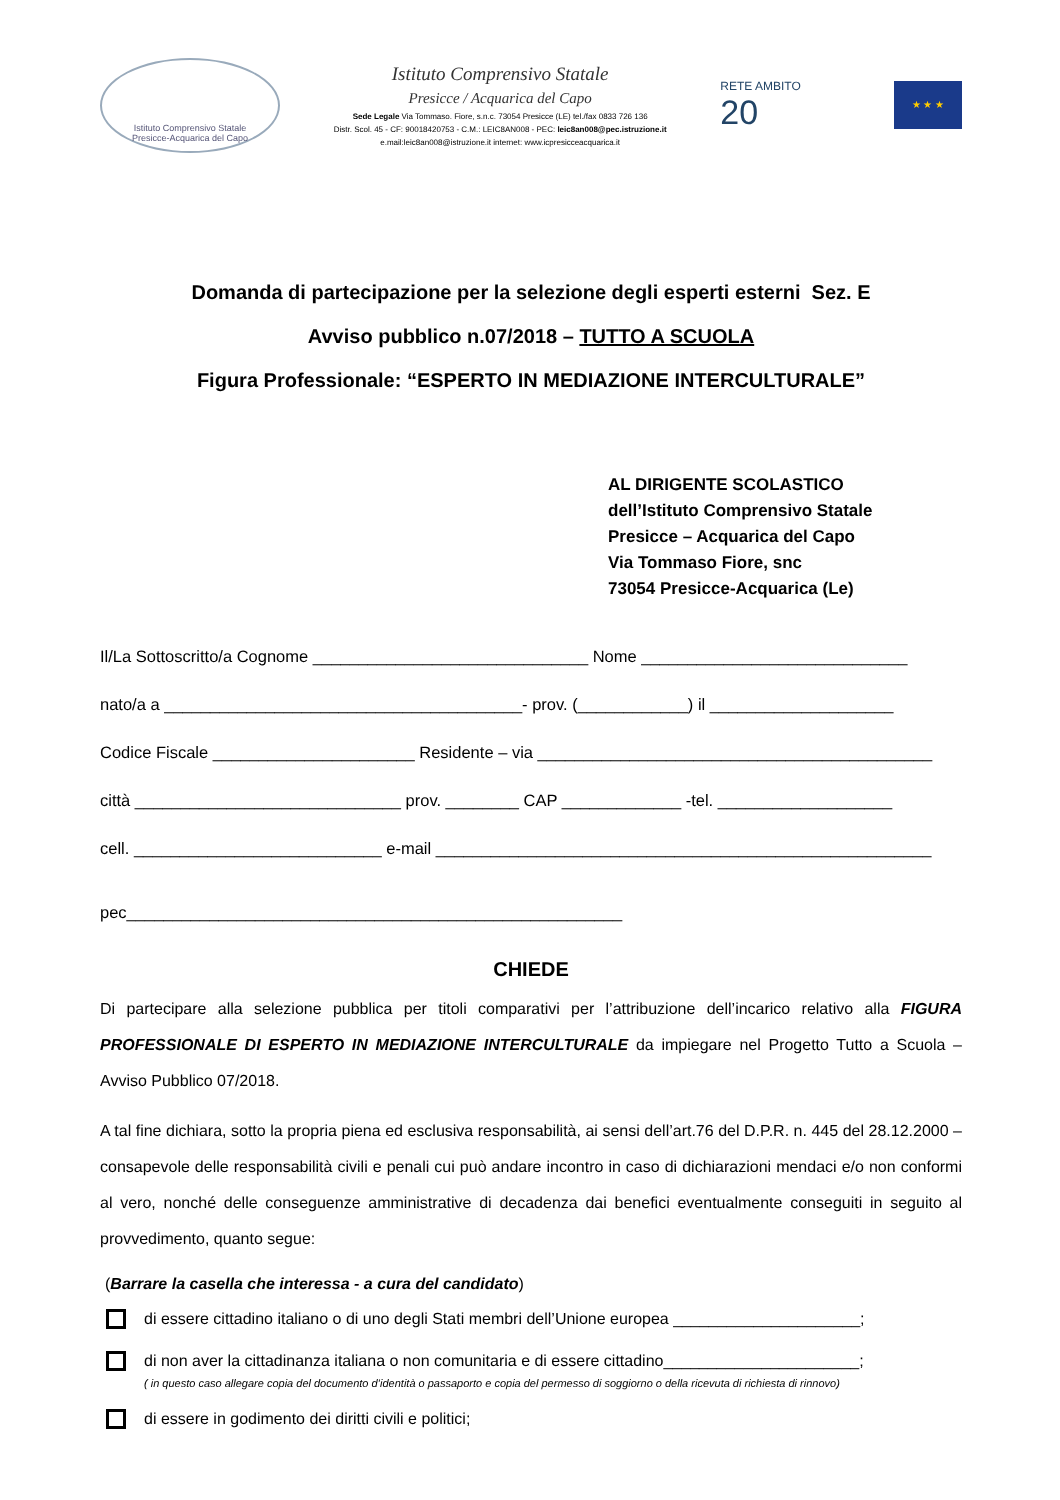Istituto Comprensivo Statale
Presicce-Acquarica del Capo
Istituto Comprensivo Statale
Presicce / Acquarica del Capo
Sede Legale Via Tommaso. Fiore, s.n.c. 73054 Presicce (LE) tel./fax 0833 726 136
Distr. Scol. 45 - CF: 90018420753 - C.M.: LEIC8AN008 - PEC: leic8an008@pec.istruzione.it
e.mail:leic8an008@istruzione.it internet: www.icpresicceacquarica.it
RETE AMBITO
20
★ ★ ★
Domanda di partecipazione per la selezione degli esperti esterni Sez. E
Avviso pubblico n.07/2018 – TUTTO A SCUOLA
Figura Professionale: “ESPERTO IN MEDIAZIONE INTERCULTURALE”
AL DIRIGENTE SCOLASTICO
dell’Istituto Comprensivo Statale
Presicce – Acquarica del Capo
Via Tommaso Fiore, snc
73054 Presicce-Acquarica (Le)
Il/La Sottoscritto/a Cognome ______________________________ Nome _____________________________
nato/a a _______________________________________- prov. (____________) il ____________________
Codice Fiscale ______________________ Residente – via ___________________________________________
città _____________________________ prov. ________ CAP _____________ -tel. ___________________
cell. ___________________________ e-mail ______________________________________________________
pec______________________________________________________
CHIEDE
Di partecipare alla selezione pubblica per titoli comparativi per l’attribuzione dell’incarico relativo alla FIGURA PROFESSIONALE DI ESPERTO IN MEDIAZIONE INTERCULTURALE da impiegare nel Progetto Tutto a Scuola – Avviso Pubblico 07/2018.
A tal fine dichiara, sotto la propria piena ed esclusiva responsabilità, ai sensi dell’art.76 del D.P.R. n. 445 del 28.12.2000 – consapevole delle responsabilità civili e penali cui può andare incontro in caso di dichiarazioni mendaci e/o non conformi al vero, nonché delle conseguenze amministrative di decadenza dai benefici eventualmente conseguiti in seguito al provvedimento, quanto segue:
(Barrare la casella che interessa - a cura del candidato)
di essere cittadino italiano o di uno degli Stati membri dell’Unione europea _____________________;
di non aver la cittadinanza italiana o non comunitaria e di essere cittadino______________________;
( in questo caso allegare copia del documento d’identità o passaporto e copia del permesso di soggiorno o della ricevuta di richiesta di rinnovo)
di essere in godimento dei diritti civili e politici;